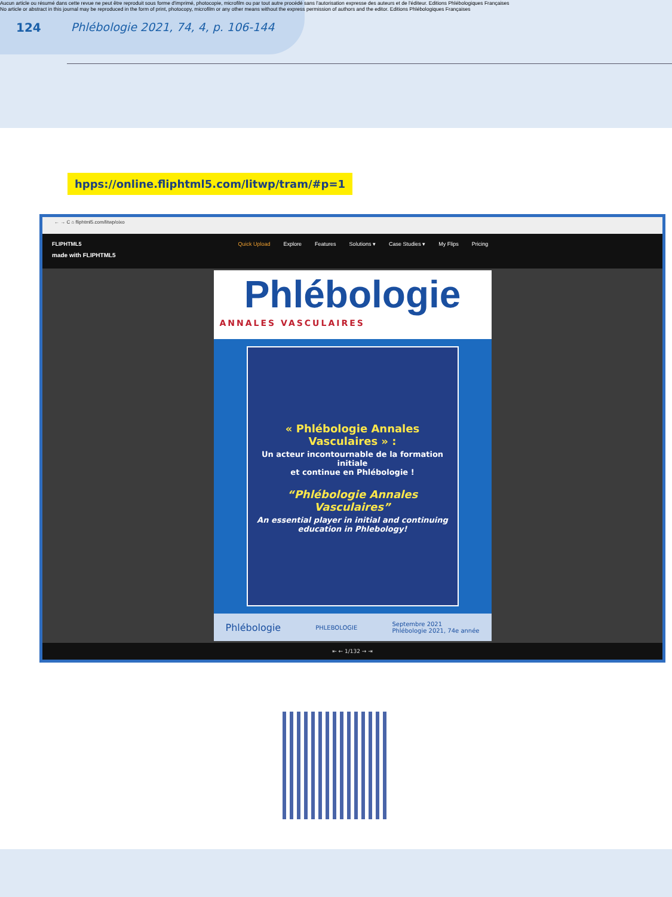Aucun article ou résumé dans cette revue ne peut être reproduit sous forme d'imprimé, photocopie, microfilm ou par tout autre procédé sans l'autorisation expresse des auteurs et de l'éditeur. Editions Phlébologiques Françaises
No article or abstract in this journal may be reproduced in the form of print, photocopy, microfilm or any other means without the express permission of authors and the editor. Editions Phlébologiques Françaises
124 Phlébologie 2021, 74, 4, p. 106-144
hpps://online.fliphtml5.com/litwp/tram/#p=1
← → C ⌂ fliphtml5.com/litwp/oixo
FLIPHTML5 Quick Upload Explore Features Solutions ▾ Case Studies ▾ My Flips Pricing
made with FLIPHTML5
Phlébologie
ANNALES VASCULAIRES
« Phlébologie Annales Vasculaires » :
Un acteur incontournable de la formation initiale
et continue en Phlébologie !
“Phlébologie Annales Vasculaires”
An essential player in initial and continuing
education in Phlebology!
Phlébologie PHLEBOLOGIE Septembre 2021
Phlébologie 2021, 74e année
⇤ ← 1/132 → ⇥